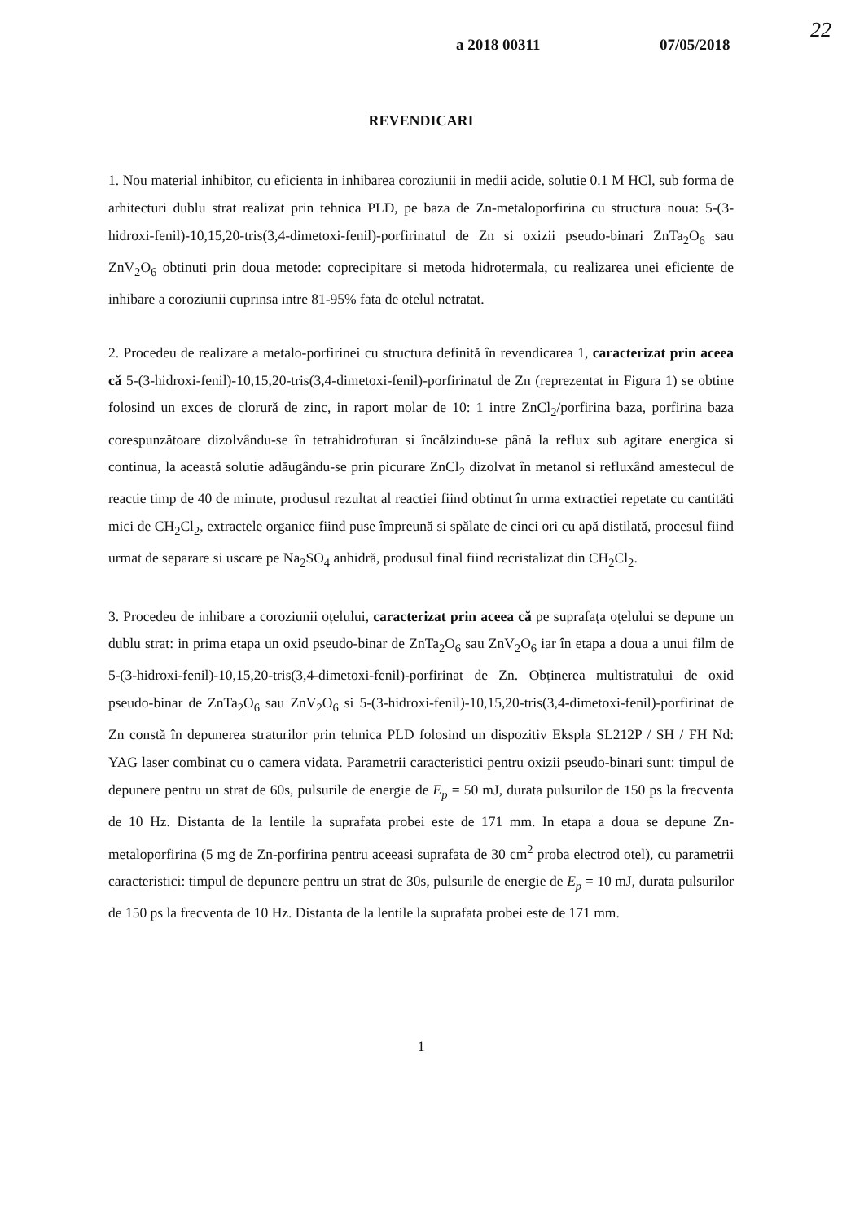a 2018 00311 07/05/2018
22
REVENDICARI
1. Nou material inhibitor, cu eficienta in inhibarea coroziunii in medii acide, solutie 0.1 M HCl, sub forma de arhitecturi dublu strat realizat prin tehnica PLD, pe baza de Zn-metaloporfirina cu structura noua: 5-(3-hidroxi-fenil)-10,15,20-tris(3,4-dimetoxi-fenil)-porfirinatul de Zn si oxizii pseudo-binari ZnTa<sub>2</sub>O<sub>6</sub> sau ZnV<sub>2</sub>O<sub>6</sub> obtinuti prin doua metode: coprecipitare si metoda hidrotermala, cu realizarea unei eficiente de inhibare a coroziunii cuprinsa intre 81-95% fata de otelul netratat.
2. Procedeu de realizare a metalo-porfirinei cu structura definită în revendicarea 1, caracterizat prin aceea că 5-(3-hidroxi-fenil)-10,15,20-tris(3,4-dimetoxi-fenil)-porfirinatul de Zn (reprezentat in Figura 1) se obtine folosind un exces de clorură de zinc, in raport molar de 10: 1 intre ZnCl<sub>2</sub>/porfirina baza, porfirina baza corespunzătoare dizolvându-se în tetrahidrofuran si încălzindu-se până la reflux sub agitare energica si continua, la această solutie adăugându-se prin picurare ZnCl<sub>2</sub> dizolvat în metanol si refluxând amestecul de reactie timp de 40 de minute, produsul rezultat al reactiei fiind obtinut în urma extractiei repetate cu cantitäti mici de CH<sub>2</sub>Cl<sub>2</sub>, extractele organice fiind puse împreună si spălate de cinci ori cu apă distilată, procesul fiind urmat de separare si uscare pe Na<sub>2</sub>SO<sub>4</sub> anhidră, produsul final fiind recristalizat din CH<sub>2</sub>Cl<sub>2</sub>.
3. Procedeu de inhibare a coroziunii oțelului, caracterizat prin aceea că pe suprafața oțelului se depune un dublu strat: in prima etapa un oxid pseudo-binar de ZnTa<sub>2</sub>O<sub>6</sub> sau ZnV<sub>2</sub>O<sub>6</sub> iar în etapa a doua a unui film de 5-(3-hidroxi-fenil)-10,15,20-tris(3,4-dimetoxi-fenil)-porfirinat de Zn. Obținerea multistratului de oxid pseudo-binar de ZnTa<sub>2</sub>O<sub>6</sub> sau ZnV<sub>2</sub>O<sub>6</sub> si 5-(3-hidroxi-fenil)-10,15,20-tris(3,4-dimetoxi-fenil)-porfirinat de Zn constă în depunerea straturilor prin tehnica PLD folosind un dispozitiv Ekspla SL212P / SH / FH Nd: YAG laser combinat cu o camera vidata. Parametrii caracteristici pentru oxizii pseudo-binari sunt: timpul de depunere pentru un strat de 60s, pulsurile de energie de E<sub>p</sub> = 50 mJ, durata pulsurilor de 150 ps la frecventa de 10 Hz. Distanta de la lentile la suprafata probei este de 171 mm. In etapa a doua se depune Zn-metaloporfirina (5 mg de Zn-porfirina pentru aceeasi suprafata de 30 cm<sup>2</sup> proba electrod otel), cu parametrii caracteristici: timpul de depunere pentru un strat de 30s, pulsurile de energie de E<sub>p</sub> = 10 mJ, durata pulsurilor de 150 ps la frecventa de 10 Hz. Distanta de la lentile la suprafata probei este de 171 mm.
1